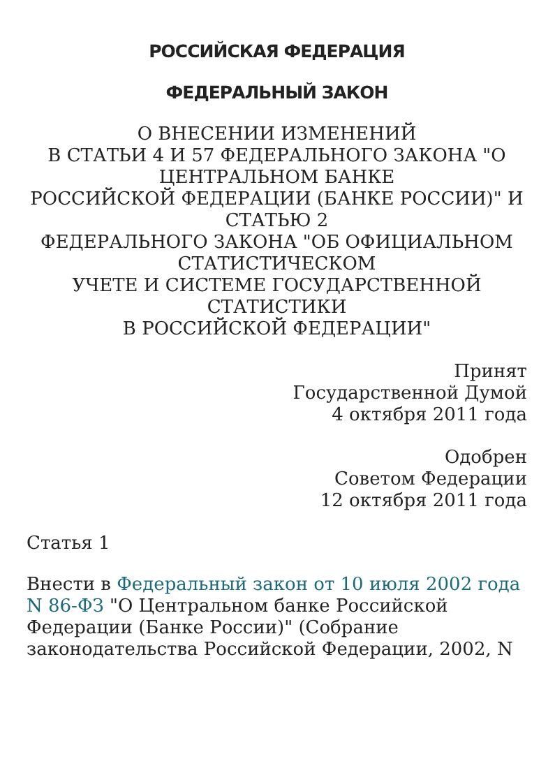РОССИЙСКАЯ ФЕДЕРАЦИЯ
ФЕДЕРАЛЬНЫЙ ЗАКОН
О ВНЕСЕНИИ ИЗМЕНЕНИЙ
В СТАТЬИ 4 И 57 ФЕДЕРАЛЬНОГО ЗАКОНА "О ЦЕНТРАЛЬНОМ БАНКЕ
РОССИЙСКОЙ ФЕДЕРАЦИИ (БАНКЕ РОССИИ)" И СТАТЬЮ 2
ФЕДЕРАЛЬНОГО ЗАКОНА "ОБ ОФИЦИАЛЬНОМ СТАТИСТИЧЕСКОМ
УЧЕТЕ И СИСТЕМЕ ГОСУДАРСТВЕННОЙ СТАТИСТИКИ
В РОССИЙСКОЙ ФЕДЕРАЦИИ"
Принят
Государственной Думой
4 октября 2011 года
Одобрен
Советом Федерации
12 октября 2011 года
Статья 1
Внести в Федеральный закон от 10 июля 2002 года N 86-ФЗ "О Центральном банке Российской Федерации (Банке России)" (Собрание законодательства Российской Федерации, 2002, N